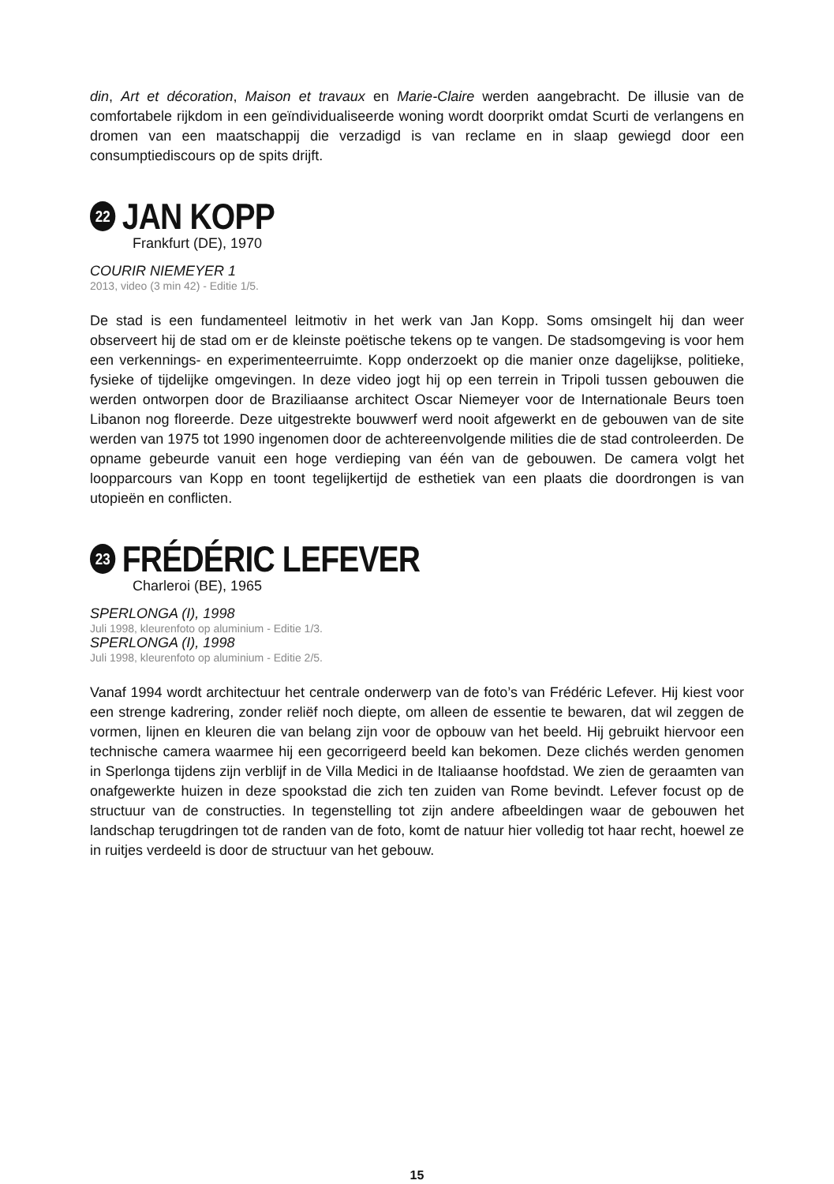din, Art et décoration, Maison et travaux en Marie-Claire werden aangebracht. De illusie van de comfortabele rijkdom in een geïndividualiseerde woning wordt doorprikt omdat Scurti de verlangens en dromen van een maatschappij die verzadigd is van reclame en in slaap gewiegd door een consumptiediscours op de spits drijft.
22 JAN KOPP
Frankfurt (DE), 1970
COURIR NIEMEYER 1
2013, video (3 min 42) - Editie 1/5.
De stad is een fundamenteel leitmotiv in het werk van Jan Kopp. Soms omsingelt hij dan weer observeert hij de stad om er de kleinste poëtische tekens op te vangen. De stadsomgeving is voor hem een verkennings- en experimenteerruimte. Kopp onderzoekt op die manier onze dagelijkse, politieke, fysieke of tijdelijke omgevingen. In deze video jogt hij op een terrein in Tripoli tussen gebouwen die werden ontworpen door de Braziliaanse architect Oscar Niemeyer voor de Internationale Beurs toen Libanon nog floreerde. Deze uitgestrekte bouwwerf werd nooit afgewerkt en de gebouwen van de site werden van 1975 tot 1990 ingenomen door de achtereenvolgende milities die de stad controleerden. De opname gebeurde vanuit een hoge verdieping van één van de gebouwen. De camera volgt het loopparcours van Kopp en toont tegelijkertijd de esthetiek van een plaats die doordrongen is van utopieën en conflicten.
23 FRÉDÉRIC LEFEVER
Charleroi (BE), 1965
SPERLONGA (I), 1998
Juli 1998, kleurenfoto op aluminium - Editie 1/3.
SPERLONGA (I), 1998
Juli 1998, kleurenfoto op aluminium - Editie 2/5.
Vanaf 1994 wordt architectuur het centrale onderwerp van de foto’s van Frédéric Lefever. Hij kiest voor een strenge kadrering, zonder reliëf noch diepte, om alleen de essentie te bewaren, dat wil zeggen de vormen, lijnen en kleuren die van belang zijn voor de opbouw van het beeld. Hij gebruikt hiervoor een technische camera waarmee hij een gecorrigeerd beeld kan bekomen. Deze clichés werden genomen in Sperlonga tijdens zijn verblijf in de Villa Medici in de Italiaanse hoofdstad. We zien de geraamten van onafgewerkte huizen in deze spookstad die zich ten zuiden van Rome bevindt. Lefever focust op de structuur van de constructies. In tegenstelling tot zijn andere afbeeldingen waar de gebouwen het landschap terugdringen tot de randen van de foto, komt de natuur hier volledig tot haar recht, hoewel ze in ruitjes verdeeld is door de structuur van het gebouw.
15